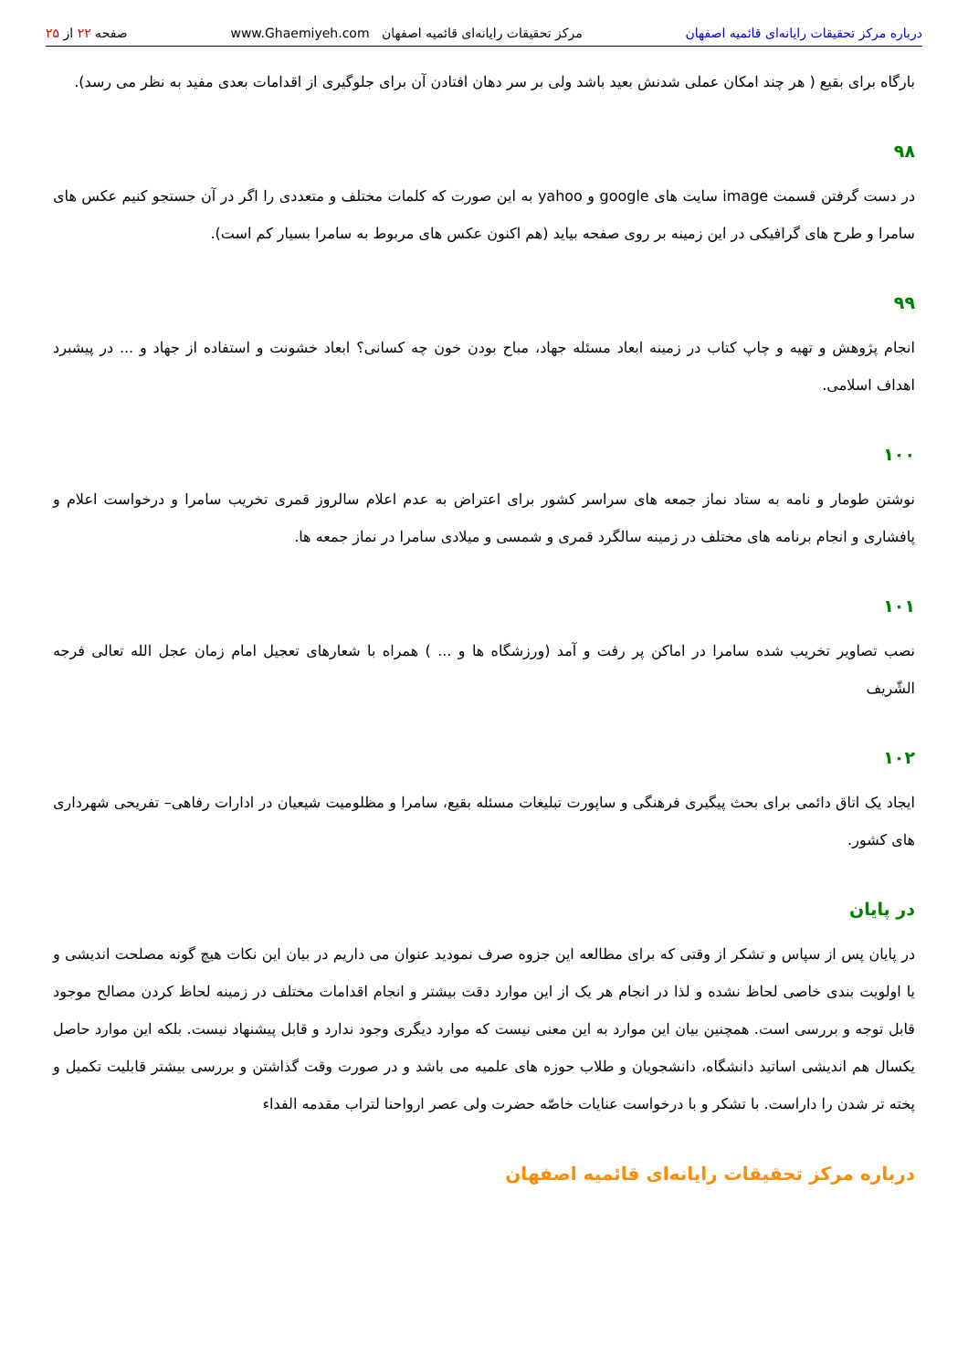درباره مرکز تحقیقات رایانه‌ای قائمیه اصفهان
مرکز تحقیقات رایانه‌ای قائمیه اصفهان www.Ghaemiyeh.com
صفحه ۲۲ از ۲۵
بارگاه برای بقیع ( هر چند امکان عملی شدنش بعید باشد ولی بر سر دهان افتادن آن برای جلوگیری از اقدامات بعدی مفید به نظر می رسد).
۹۸
در دست گرفتن قسمت image سایت های google و yahoo به این صورت که کلمات مختلف و متعددی را اگر در آن جستجو کنیم عکس های سامرا و طرح های گرافیکی در این زمینه بر روی صفحه بیاید (هم اکنون عکس های مربوط به سامرا بسیار کم است).
۹۹
انجام پژوهش و تهیه و چاپ کتاب در زمینه ابعاد مسئله جهاد، مباح بودن خون چه کسانی؟ ابعاد خشونت و استفاده از جهاد و ... در پیشبرد اهداف اسلامی.
۱۰۰
نوشتن طومار و نامه به ستاد نماز جمعه های سراسر کشور برای اعتراض به عدم اعلام سالروز قمری تخریب سامرا و درخواست اعلام و پافشاری و انجام برنامه های مختلف در زمینه سالگرد قمری و شمسی و میلادی سامرا در نماز جمعه ها.
۱۰۱
نصب تصاویر تخریب شده سامرا در اماکن پر رفت و آمد (ورزشگاه ها و ... ) همراه با شعارهای تعجیل امام زمان عجل الله تعالی فرجه الشّریف
۱۰۲
ایجاد یک اتاق دائمی برای بحث پیگیری فرهنگی و ساپورت تبلیغات مسئله بقیع، سامرا و مظلومیت شیعیان در ادارات رفاهی– تفریحی شهرداری های کشور.
در پایان
در پایان پس از سپاس و تشکر از وقتی که برای مطالعه این جزوه صرف نمودید عنوان می داریم در بیان این نکات هیچ گونه مصلحت اندیشی و یا اولویت بندی خاصی لحاظ نشده و لذا در انجام هر یک از این موارد دقت بیشتر و انجام اقدامات مختلف در زمینه لحاظ کردن مصالح موجود قابل توجه و بررسی است. همچنین بیان این موارد به این معنی نیست که موارد دیگری وجود ندارد و قابل پیشنهاد نیست. بلکه این موارد حاصل یکسال هم اندیشی اساتید دانشگاه، دانشجویان و طلاب حوزه های علمیه می باشد و در صورت وقت گذاشتن و بررسی بیشتر قابلیت تکمیل و پخته تر شدن را داراست. با تشکر و با درخواست عنایات خاصّه حضرت ولی عصر ارواحنا لتراب مقدمه الفداء
درباره مرکز تحقیقات رایانه‌ای قائمیه اصفهان